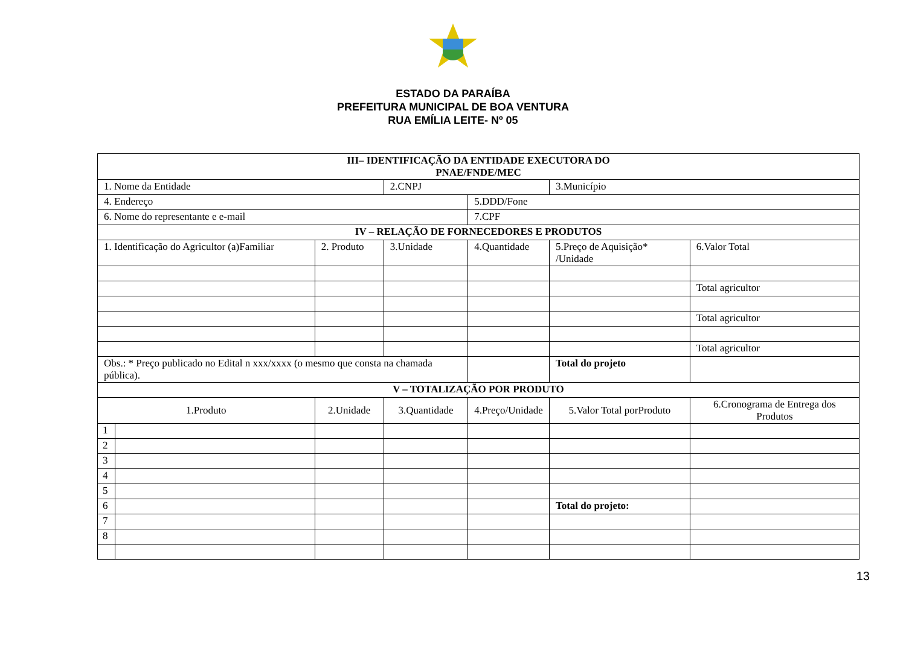ESTADO DA PARAÍBA
PREFEITURA MUNICIPAL DE BOA VENTURA
RUA EMÍLIA LEITE- Nº 05
| III– IDENTIFICAÇÃO DA ENTIDADE EXECUTORA DO PNAE/FNDE/MEC | | | | | | |
| 1. Nome da Entidade | | | 2.CNPJ | | 3.Município | |
| 4. Endereço | | | | 5.DDD/Fone | | |
| 6. Nome do representante e e-mail | | | | 7.CPF | | |
| IV – RELAÇÃO DE FORNECEDORES E PRODUTOS | | | | | | |
| 1. Identificação do Agricultor (a)Familiar | | 2. Produto | 3.Unidade | 4.Quantidade | 5.Preço de Aquisição* /Unidade | 6.Valor Total |
| | | | | | | Total agricultor |
| | | | | | | Total agricultor |
| | | | | | | Total agricultor |
| Obs.: * Preço publicado no Edital n xxx/xxxx (o mesmo que consta na chamada pública). | | | | | Total do projeto | |
| V – TOTALIZAÇÃO POR PRODUTO | | | | | | |
| 1.Produto | | 2.Unidade | 3.Quantidade | 4.Preço/Unidade | 5.Valor Total porProduto | 6.Cronograma de Entrega dos Produtos |
| 1 | | | | | | |
| 2 | | | | | | |
| 3 | | | | | | |
| 4 | | | | | | |
| 5 | | | | | | |
| 6 | | | | | Total do projeto: | |
| 7 | | | | | | |
| 8 | | | | | | |
13